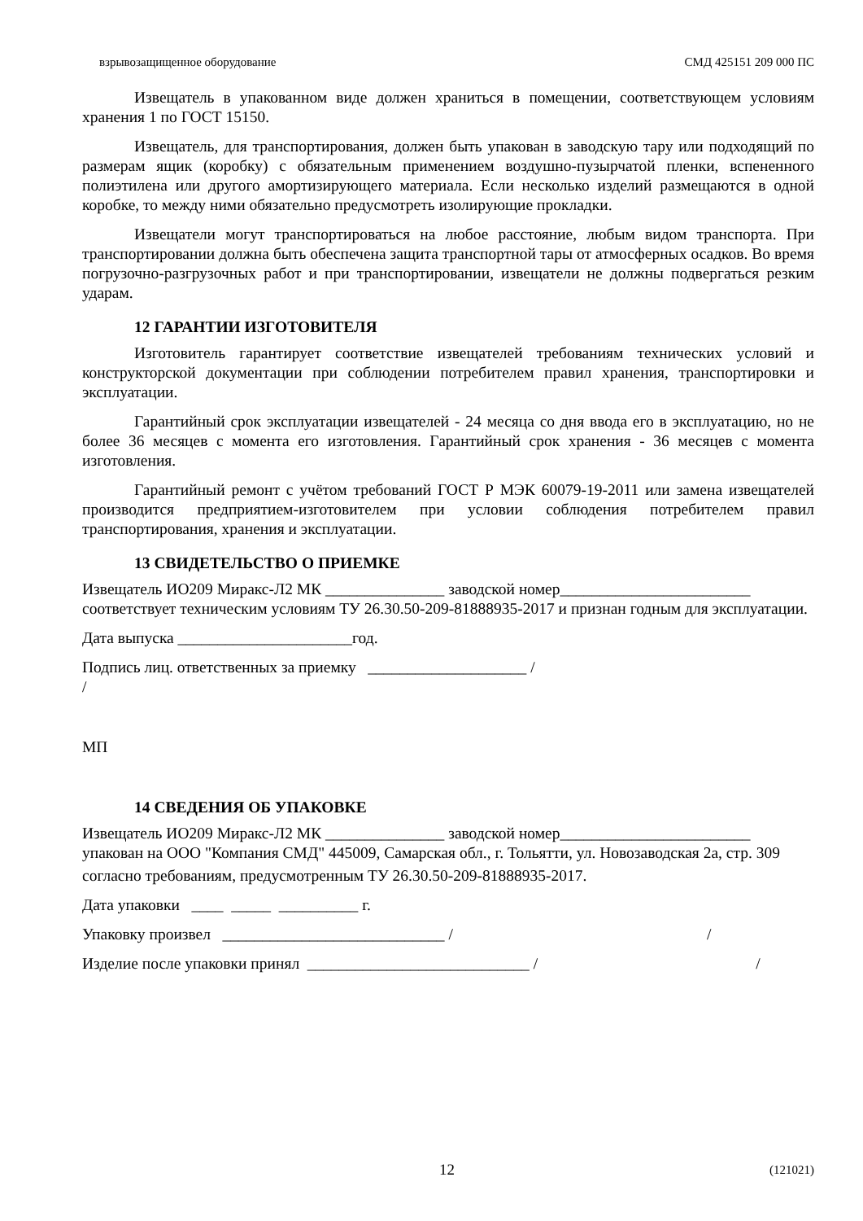взрывозащищенное оборудование СМД 425151 209 000 ПС
Извещатель в упакованном виде должен храниться в помещении, соответствующем условиям хранения 1 по ГОСТ 15150.
Извещатель, для транспортирования, должен быть упакован в заводскую тару или подходящий по размерам ящик (коробку) с обязательным применением воздушно-пузырчатой пленки, вспененного полиэтилена или другого амортизирующего материала. Если несколько изделий размещаются в одной коробке, то между ними обязательно предусмотреть изолирующие прокладки.
Извещатели могут транспортироваться на любое расстояние, любым видом транспорта. При транспортировании должна быть обеспечена защита транспортной тары от атмосферных осадков. Во время погрузочно-разгрузочных работ и при транспортировании, извещатели не должны подвергаться резким ударам.
12 ГАРАНТИИ ИЗГОТОВИТЕЛЯ
Изготовитель гарантирует соответствие извещателей требованиям технических условий и конструкторской документации при соблюдении потребителем правил хранения, транспортировки и эксплуатации.
Гарантийный срок эксплуатации извещателей - 24 месяца со дня ввода его в эксплуатацию, но не более 36 месяцев с момента его изготовления. Гарантийный срок хранения - 36 месяцев с момента изготовления.
Гарантийный ремонт с учётом требований ГОСТ Р МЭК 60079-19-2011 или замена извещателей производится предприятием-изготовителем при условии соблюдения потребителем правил транспортирования, хранения и эксплуатации.
13 СВИДЕТЕЛЬСТВО О ПРИЕМКЕ
Извещатель ИО209 Миракс-Л2 МК _______________ заводской номер________________________ соответствует техническим условиям ТУ 26.30.50-209-81888935-2017 и признан годным для эксплуатации.
Дата выпуска ______________________год.
Подпись лиц. ответственных за приемку ____________________ / /
МП
14 СВЕДЕНИЯ ОБ УПАКОВКЕ
Извещатель ИО209 Миракс-Л2 МК _______________ заводской номер________________________ упакован на ООО "Компания СМД" 445009, Самарская обл., г. Тольятти, ул. Новозаводская 2а, стр. 309
согласно требованиям, предусмотренным ТУ 26.30.50-209-81888935-2017.
Дата упаковки ____ _____ __________ г.
Упаковку произвел ____________________________ / /
Изделие после упаковки принял ____________________________ / /
12 (121021)